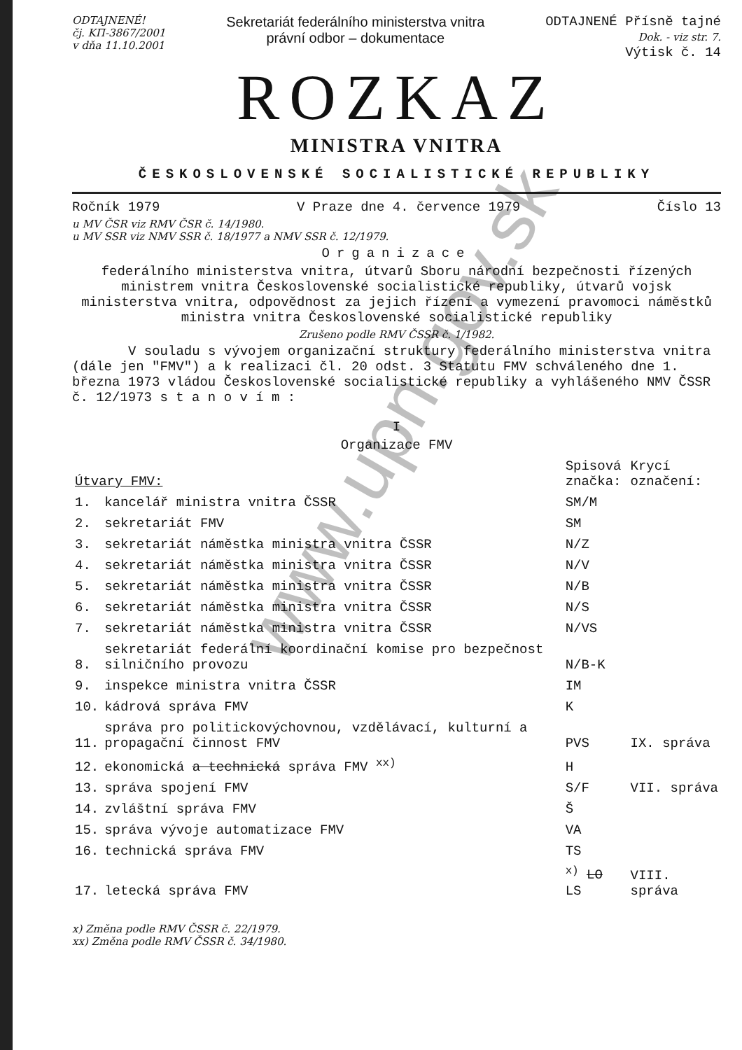ODTAJNENÉ!
čj. KП-3867/2001
v dňa 11.10.2001
Sekretariát federálního ministerstva vnitra
právní odbor – dokumentace
ODTAJNENÉ Přísně tajné
Dok. - viz str. 7.
Výtisk č. 14
ROZKAZ
MINISTRA VNITRA
ČESKOSLOVENSKÉ SOCIALISTICKÉ REPUBLIKY
Ročník 1979 V Praze dne 4. července 1979 Číslo 13
u MV ČSR viz RMV ČSR č. 14/1980.
u MV SSR viz NMV SSR č. 18/1977 a NMV SSR č. 12/1979.
Organizace
federálního ministerstva vnitra, útvarů Sboru národní bezpečnosti řízených ministrem vnitra Československé socialistické republiky, útvarů vojsk ministerstva vnitra, odpovědnost za jejich řízení a vymezení pravomoci náměstků ministra vnitra Československé socialistické republiky
Zrušeno podle RMV ČSSR č. 1/1982.
V souladu s vývojem organizační struktury federálního ministerstva vnitra (dále jen "FMV") a k realizaci čl. 20 odst. 3 Statutu FMV schváleného dne 1. března 1973 vládou Československé socialistické republiky a vyhlášeného NMV ČSSR č. 12/1973 s t a n o v í m :
I
Organizace FMV
| Útvary FMV: | | Spisová značka: | Krycí označení: |
| 1. | kancelář ministra vnitra ČSSR | SM/M | |
| 2. | sekretariát FMV | SM | |
| 3. | sekretariát náměstka ministra vnitra ČSSR | N/Z | |
| 4. | sekretariát náměstka ministra vnitra ČSSR | N/V | |
| 5. | sekretariát náměstka ministra vnitra ČSSR | N/B | |
| 6. | sekretariát náměstka ministra vnitra ČSSR | N/S | |
| 7. | sekretariát náměstka ministra vnitra ČSSR | N/VS | |
| 8. | sekretariát federální koordinační komise pro bezpečnost silničního provozu | N/B-K | |
| 9. | inspekce ministra vnitra ČSSR | IM | |
| 10. | kádrová správa FMV | K | |
| 11. | správa pro politickovýchovnou, vzdělávací, kulturní a propagační činnost FMV | PVS | IX. správa |
| 12. | ekonomická a technická správa FMV <sup>xx)</sup> | H | |
| 13. | správa spojení FMV | S/F | VII. správa |
| 14. | zvláštní správa FMV | Š | |
| 15. | správa vývoje automatizace FMV | VA | |
| 16. | technická správa FMV | TS | |
| 17. | letecká správa FMV | <sup>x)</sup> LO LS | VIII. správa |
x) Změna podle RMV ČSSR č. 22/1979.
xx) Změna podle RMV ČSSR č. 34/1980.
www.upn.gov.sk